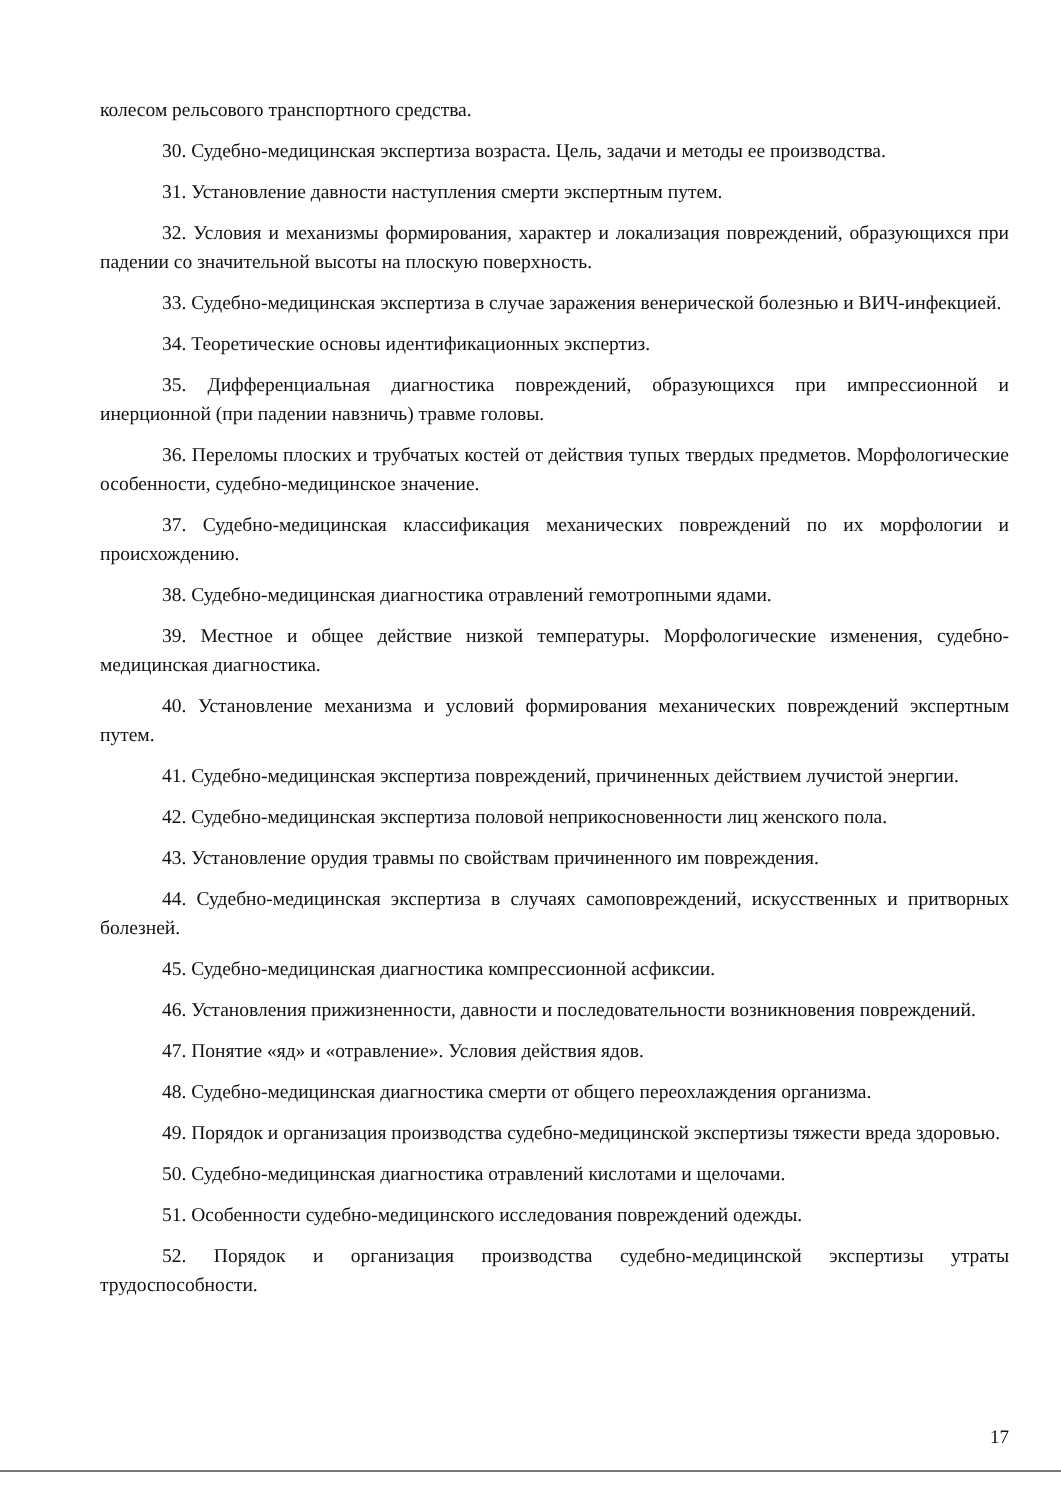колесом рельсового транспортного средства.
30. Судебно-медицинская экспертиза возраста. Цель, задачи и методы ее производства.
31. Установление давности наступления смерти экспертным путем.
32. Условия и механизмы формирования, характер и локализация повреждений, образующихся при падении со значительной высоты на плоскую поверхность.
33. Судебно-медицинская экспертиза в случае заражения венерической болезнью и ВИЧ-инфекцией.
34. Теоретические основы идентификационных экспертиз.
35. Дифференциальная диагностика повреждений, образующихся при импрессионной и инерционной (при падении навзничь) травме головы.
36. Переломы плоских и трубчатых костей от действия тупых твердых предметов. Морфологические особенности, судебно-медицинское значение.
37. Судебно-медицинская классификация механических повреждений по их морфологии и происхождению.
38. Судебно-медицинская диагностика отравлений гемотропными ядами.
39. Местное и общее действие низкой температуры. Морфологические изменения, судебно-медицинская диагностика.
40. Установление механизма и условий формирования механических повреждений экспертным путем.
41. Судебно-медицинская экспертиза повреждений, причиненных действием лучистой энергии.
42. Судебно-медицинская экспертиза половой неприкосновенности лиц женского пола.
43. Установление орудия травмы по свойствам причиненного им повреждения.
44. Судебно-медицинская экспертиза в случаях самоповреждений, искусственных и притворных болезней.
45. Судебно-медицинская диагностика компрессионной асфиксии.
46. Установления прижизненности, давности и последовательности возникновения повреждений.
47. Понятие «яд» и «отравление». Условия действия ядов.
48. Судебно-медицинская диагностика смерти от общего переохлаждения организма.
49. Порядок и организация производства судебно-медицинской экспертизы тяжести вреда здоровью.
50. Судебно-медицинская диагностика отравлений кислотами и щелочами.
51. Особенности судебно-медицинского исследования повреждений одежды.
52. Порядок и организация производства судебно-медицинской экспертизы утраты трудоспособности.
17